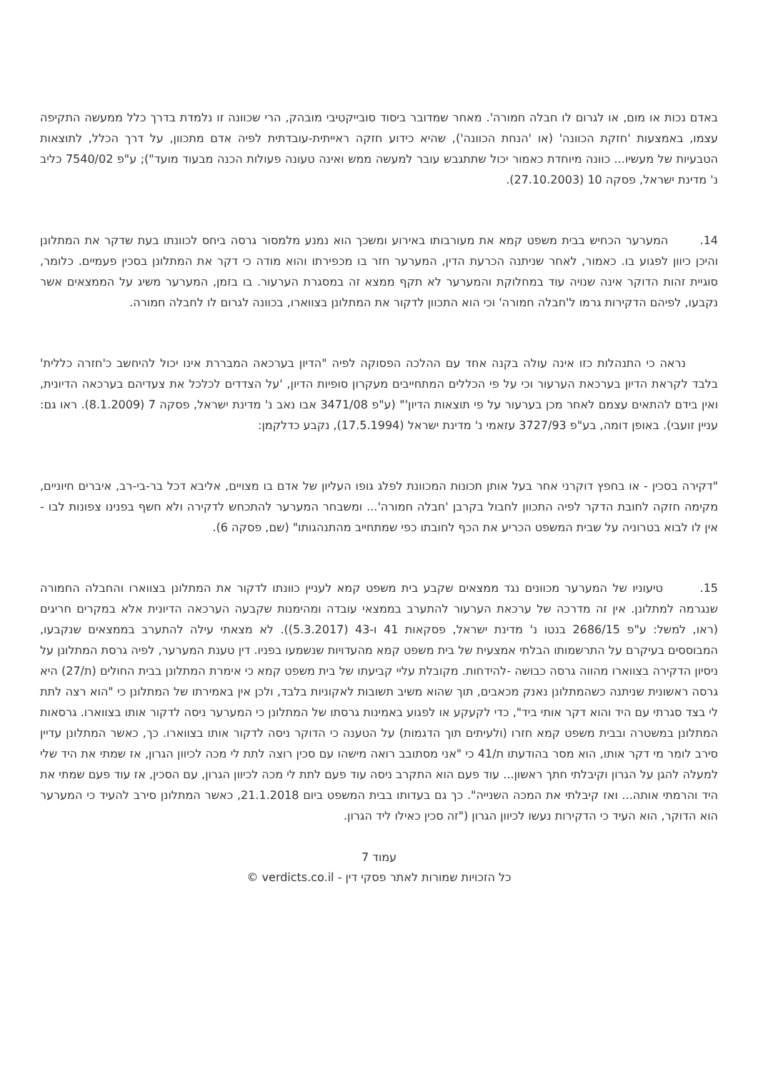באדם נכות או מום, או לגרום לו חבלה חמורה'. מאחר שמדובר ביסוד סובייקטיבי מובהק, הרי שכוונה זו נלמדת בדרך כלל ממעשה התקיפה עצמו, באמצעות 'חזקת הכוונה' (או 'הנחת הכוונה'), שהיא כידוע חזקה ראייתית-עובדתית לפיה אדם מתכוון, על דרך הכלל, לתוצאות הטבעיות של מעשיו... כוונה מיוחדת כאמור יכול שתתגבש עובר למעשה ממש ואינה טעונה פעולות הכנה מבעוד מועד"); ע"פ 7540/02 כליב נ' מדינת ישראל, פסקה 10 (27.10.2003).
14. המערער הכחיש בבית משפט קמא את מעורבותו באירוע ומשכך הוא נמנע מלמסור גרסה ביחס לכוונתו בעת שדקר את המתלונן והיכן כיוון לפגוע בו. כאמור, לאחר שניתנה הכרעת הדין, המערער חזר בו מכפירתו והוא מודה כי דקר את המתלונן בסכין פעמיים. כלומר, סוגיית זהות הדוקר אינה שנויה עוד במחלוקת והמערער לא תקף ממצא זה במסגרת הערעור. בו בזמן, המערער משיג על הממצאים אשר נקבעו, לפיהם הדקירות גרמו ל'חבלה חמורה' וכי הוא התכוון לדקור את המתלונן בצווארו, בכוונה לגרום לו לחבלה חמורה.
נראה כי התנהלות כזו אינה עולה בקנה אחד עם ההלכה הפסוקה לפיה "הדיון בערכאה המבררת אינו יכול להיחשב כ'חזרה כללית' בלבד לקראת הדיון בערכאת הערעור וכי על פי הכללים המתחייבים מעקרון סופיות הדיון, 'על הצדדים לכלכל את צעדיהם בערכאה הדיונית, ואין בידם להתאים עצמם לאחר מכן בערעור על פי תוצאות הדיון'" (ע"פ 3471/08 אבו נאב נ' מדינת ישראל, פסקה 7 (8.1.2009). ראו גם: עניין זועבי). באופן דומה, בע"פ 3727/93 עזאמי נ' מדינת ישראל (17.5.1994), נקבע כדלקמן:
"דקירה בסכין - או בחפץ דוקרני אחר בעל אותן תכונות המכוונת לפלג גופו העליון של אדם בו מצויים, אליבא דכל בר-בי-רב, איברים חיוניים, מקימה חזקה לחובת הדקר לפיה התכוון לחבול בקרבן 'חבלה חמורה'... ומשבחר המערער להתכחש לדקירה ולא חשף בפנינו צפונות לבו - אין לו לבוא בטרוניה על שבית המשפט הכריע את הכף לחובתו כפי שמתחייב מהתנהגותו" (שם, פסקה 6).
15. טיעוניו של המערער מכוונים נגד ממצאים שקבע בית משפט קמא לעניין כוונתו לדקור את המתלונן בצווארו והחבלה החמורה שנגרמה למתלונן. אין זה מדרכה של ערכאת הערעור להתערב בממצאי עובדה ומהימנות שקבעה הערכאה הדיונית אלא במקרים חריגים (ראו, למשל: ע"פ 2686/15 בנטו נ' מדינת ישראל, פסקאות 41 ו-43 (5.3.2017)). לא מצאתי עילה להתערב בממצאים שנקבעו, המבוססים בעיקרם על התרשמותו הבלתי אמצעית של בית משפט קמא מהעדויות שנשמעו בפניו. דין טענת המערער, לפיה גרסת המתלונן על ניסיון הדקירה בצווארו מהווה גרסה כבושה -להידחות. מקובלת עליי קביעתו של בית משפט קמא כי אימרת המתלונן בבית החולים (ת/27) היא גרסה ראשונית שניתנה כשהמתלונן נאנק מכאבים, תוך שהוא משיב תשובות לאקוניות בלבד, ולכן אין באמירתו של המתלונן כי "הוא רצה לתת לי בצד סגרתי עם היד והוא דקר אותי ביד", כדי לקעקע או לפגוע באמינות גרסתו של המתלונן כי המערער ניסה לדקור אותו בצווארו. גרסאות המתלונן במשטרה ובבית משפט קמא חזרו (ולעיתים תוך הדגמות) על הטענה כי הדוקר ניסה לדקור אותו בצווארו. כך, כאשר המתלונן עדיין סירב לומר מי דקר אותו, הוא מסר בהודעתו ת/41 כי "אני מסתובב רואה מישהו עם סכין רוצה לתת לי מכה לכיוון הגרון, אז שמתי את היד שלי למעלה להגן על הגרון וקיבלתי חתך ראשון... עוד פעם הוא התקרב ניסה עוד פעם לתת לי מכה לכיוון הגרון, עם הסכין, אז עוד פעם שמתי את היד והרמתי אותה... ואז קיבלתי את המכה השנייה". כך גם בעדותו בבית המשפט ביום 21.1.2018, כאשר המתלונן סירב להעיד כי המערער הוא הדוקר, הוא העיד כי הדקירות נעשו לכיוון הגרון ("זה סכין כאילו ליד הגרון.
עמוד 7
כל הזכויות שמורות לאתר פסקי דין - verdicts.co.il ©